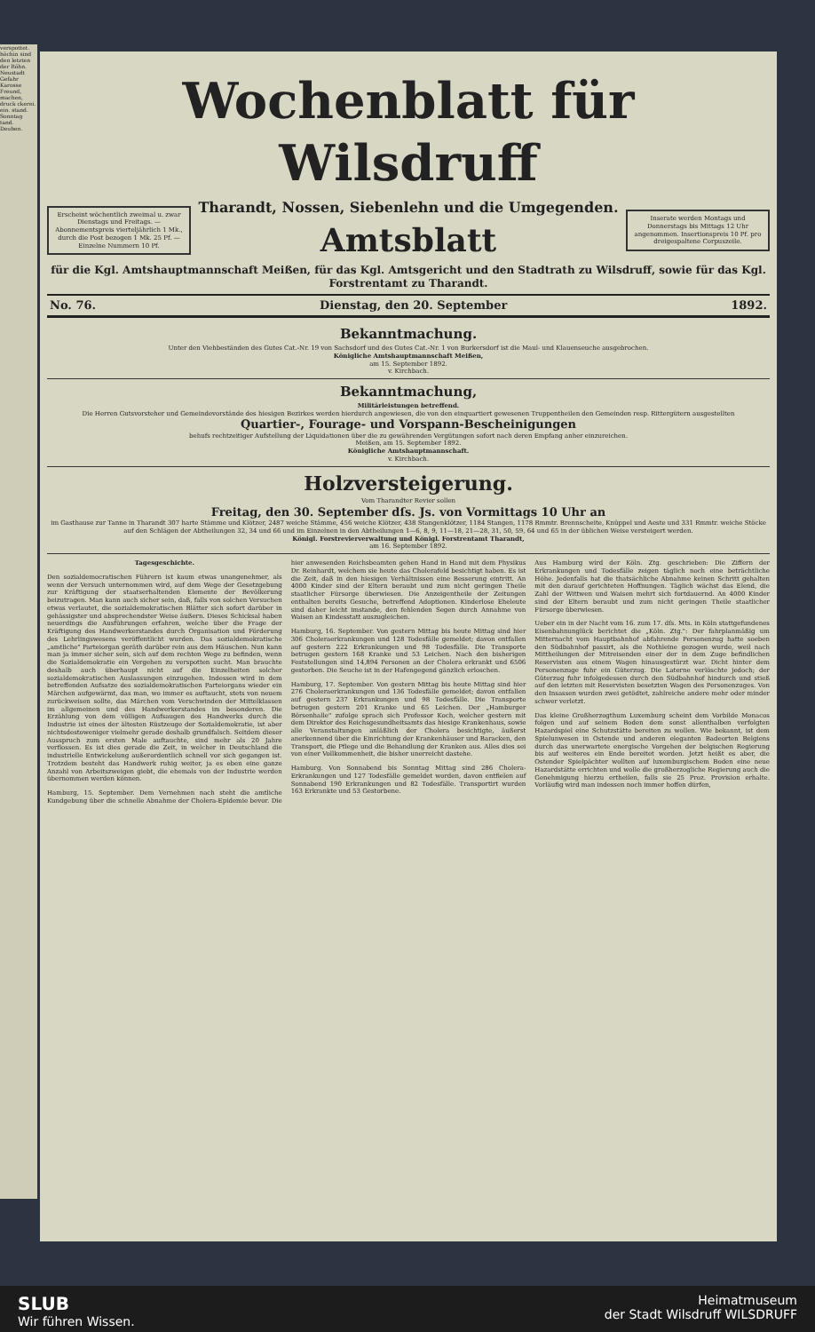verspottet. höchin sind den letzten der Röhn. Neustadt Gefahr Karosse Freund, machen, druck ckerei. ein. stand. Sonntag tand. Deuben.
Wochenblatt für Wilsdruff
Erscheint wöchentlich zweimal u. zwar Dienstags und Freitags. — Abonnementspreis vierteljährlich 1 Mk., durch die Post bezogen 1 Mk. 25 Pf. — Einzelne Nummern 10 Pf.
Tharandt, Nossen, Siebenlehn und die Umgegenden.
Amtsblatt
Inserate werden Montags und Donnerstags bis Mittags 12 Uhr angenommen. Insertionspreis 10 Pf. pro dreigespaltene Corpuszeile.
für die Kgl. Amtshauptmannschaft Meißen, für das Kgl. Amtsgericht und den Stadtrath zu Wilsdruff, sowie für das Kgl. Forstrentamt zu Tharandt.
No. 76. Dienstag, den 20. September 1892.
Bekanntmachung.
Unter den Viehbeständen des Gutes Cat.-Nr. 19 von Sachsdorf und des Gutes Cat.-Nr. 1 von Burkersdorf ist die Maul- und Klauenseuche ausgebrochen.
Königliche Amtshauptmannschaft Meißen,
am 15. September 1892.
v. Kirchbach.
Bekanntmachung,
Militärleistungen betreffend.
Die Herren Gutsvorsteher und Gemeindevorstände des hiesigen Bezirkes werden hierdurch angewiesen, die von den einquartiert gewesenen Truppentheilen den Gemeinden resp. Rittergütern ausgestellten
Quartier-, Fourage- und Vorspann-Bescheinigungen
behufs rechtzeitiger Aufstellung der Liquidationen über die zu gewährenden Vergütungen sofort nach deren Empfang anher einzureichen.
Meißen, am 15. September 1892.
Königliche Amtshauptmannschaft.
v. Kirchbach.
Holzversteigerung.
Vom Tharandter Revier sollen
Freitag, den 30. September dſs. Js. von Vormittags 10 Uhr an
im Gasthause zur Tanne in Tharandt 307 harte Stämme und Klötzer, 2487 weiche Stämme, 456 weiche Klötzer, 438 Stangenklötzer, 1184 Stangen, 1178 Rmmtr. Brennscheite, Knüppel und Aeste und 331 Rmmtr. weiche Stöcke auf den Schlägen der Abtheilungen 32, 34 und 66 und im Einzelnen in den Abtheilungen 1—6, 8, 9, 11—18, 21—28, 31, 50, 59, 64 und 65 in der üblichen Weise versteigert werden.
Königl. Forstrevierverwaltung und Königl. Forstrentamt Tharandt,
am 16. September 1892.
Tagesgeschichte.
Den sozialdemocratischen Führern ist kaum etwas unangenehmer, als wenn der Versuch unternommen wird, auf dem Wege der Gesetzgebung zur Kräftigung der staatserhaltenden Elemente der Bevölkerung beizutragen. Man kann auch sicher sein, daß, falls von solchen Versuchen etwas verlautet, die sozialdemokratischen Blätter sich sofort darüber in gehässigster und absprechendster Weise äußern. Dieses Schicksal haben neuerdings die Ausführungen erfahren, welche über die Frage der Kräftigung des Handwerkerstandes durch Organisation und Förderung des Lehrlingswesens veröffentlicht wurden. Das sozialdemokratische „amtliche" Parteiorgan geräth darüber rein aus dem Häuschen. Nun kann man ja immer sicher sein, sich auf dem rechten Wege zu befinden, wenn die Sozialdemokratie ein Vergehen zu verspotten sucht. Man brauchte deshalb auch überhaupt nicht auf die Einzelheiten solcher sozialdemokratischen Auslassungen einzugehen. Indessen wird in dem betreffenden Aufsatze des sozialdemokratischen Parteiorgans wieder ein Märchen aufgewärmt, das man, wo immer es auftaucht, stets von neuem zurückweisen sollte, das Märchen vom Verschwinden der Mittelklassen im allgemeinen und des Handwerkerstandes im besonderen. Die Erzählung von dem völligen Aufsaugen des Handwerks durch die Industrie ist eines der ältesten Rüstzeuge der Sozialdemokratie, ist aber nichtsdestoweniger vielmehr gerade deshalb grundfalsch. Seitdem dieser Ausspruch zum ersten Male auftauchte, sind mehr als 20 Jahre verflossen. Es ist dies gerade die Zeit, in welcher in Deutschland die industrielle Entwickelung außerordentlich schnell vor sich gegangen ist. Trotzdem besteht das Handwerk ruhig weiter, ja es eben eine ganze Anzahl von Arbeitszweigen giebt, die ehemals von der Industrie werden übernommen werden können.
Hamburg, 15. September. Dem Vernehmen nach steht die amtliche Kundgebung über die schnelle Abnahme der Cholera-Epidemie bevor. Die hier anwesenden Reichsbeamten gehen Hand in Hand mit dem Physikus Dr. Reinhardt, welchem sie heute das Cholerafeld besichtigt haben. Es ist die Zeit, daß in den hiesigen Verhältnissen eine Besserung eintritt. An 4000 Kinder sind der Eltern beraubt und zum nicht geringen Theile staatlicher Fürsorge überwiesen. Die Anzeigentheile der Zeitungen enthalten bereits Gesuche, betreffend Adoptionen. Kinderlose Eheleute sind daher leicht imstande, den fehlenden Segen durch Annahme von Waisen an Kindesstatt auszugleichen.
Hamburg, 16. September. Von gestern Mittag bis heute Mittag sind hier 306 Choleraerkrankungen und 128 Todesfälle gemeldet; davon entfallen auf gestern 222 Erkrankungen und 98 Todesfälle. Die Transporte betrugen gestern 168 Kranke und 53 Leichen. Nach den bisherigen Feststellungen sind 14,894 Personen an der Cholera erkrankt und 6506 gestorben. Die Seuche ist in der Hafengegend gänzlich erloschen.
Hamburg, 17. September. Von gestern Mittag bis heute Mittag sind hier 276 Choleraerkrankungen und 136 Todesfälle gemeldet; davon entfallen auf gestern 237 Erkrankungen und 98 Todesfälle. Die Transporte betrugen gestern 201 Kranke und 65 Leichen. Der „Hamburger Börsenhalle" zufolge sprach sich Professor Koch, welcher gestern mit dem Direktor des Reichsgesundheitsamts das hiesige Krankenhaus, sowie alle Veranstaltungen anläßlich der Cholera besichtigte, äußerst anerkennend über die Einrichtung der Krankenhäuser und Baracken, den Transport, die Pflege und die Behandlung der Kranken aus. Alles dies sei von einer Vollkommenheit, die bisher unerreicht dastehe.
Hamburg. Von Sonnabend bis Sonntag Mittag sind 286 Cholera-Erkrankungen und 127 Todesfälle gemeldet worden, davon entfielen auf Sonnabend 190 Erkrankungen und 82 Todesfälle. Transportirt wurden 163 Erkrankte und 53 Gestorbene.
Aus Hamburg wird der Köln. Ztg. geschrieben: Die Ziffern der Erkrankungen und Todesfälle zeigen täglich noch eine beträchtliche Höhe. Jedenfalls hat die thatsächliche Abnahme keinen Schritt gehalten mit den darauf gerichteten Hoffnungen. Täglich wächst das Elend, die Zahl der Wittwen und Waisen mehrt sich fortdauernd. An 4000 Kinder sind der Eltern beraubt und zum nicht geringen Theile staatlicher Fürsorge überwiesen.
Ueber ein in der Nacht vom 16. zum 17. dſs. Mts. in Köln stattgefundenes Eisenbahnunglück berichtet die „Köln. Ztg.": Der fahrplanmäßig um Mitternacht vom Hauptbahnhof abfahrende Personenzug hatte soeben den Südbahnhof passirt, als die Nothleine gezogen wurde, weil nach Mittheilungen der Mitreisenden einer der in dem Zuge befindlichen Reservisten aus einem Wagen hinausgestürzt war. Dicht hinter dem Personenzuge fuhr ein Güterzug. Die Laterne verlöschte jedoch; der Güterzug fuhr infolgedessen durch den Südbahnhof hindurch und stieß auf den letzten mit Reservisten besetzten Wagen des Personenzuges. Von den Insassen wurden zwei getödtet, zahlreiche andere mehr oder minder schwer verletzt.
Das kleine Großherzogthum Luxemburg scheint dem Vorbilde Monacos folgen und auf seinem Boden dem sonst allenthalben verfolgten Hazardspiel eine Schutzstätte bereiten zu wollen. Wie bekannt, ist dem Spielunwesen in Ostende und anderen eleganten Badeorten Belgiens durch das unerwartete energische Vorgehen der belgischen Regierung bis auf weiteres ein Ende bereitet worden. Jetzt heißt es aber, die Ostender Spielpächter wollten auf luxemburgischem Boden eine neue Hazardstätte errichten und wolle die großherzogliche Regierung auch die Genehmigung hierzu ertheilen, falls sie 25 Proz. Provision erhalte. Vorläufig wird man indessen noch immer hoffen dürfen,
SLUB
Wir führen Wissen.
Heimatmuseum
der Stadt Wilsdruff WILSDRUFF